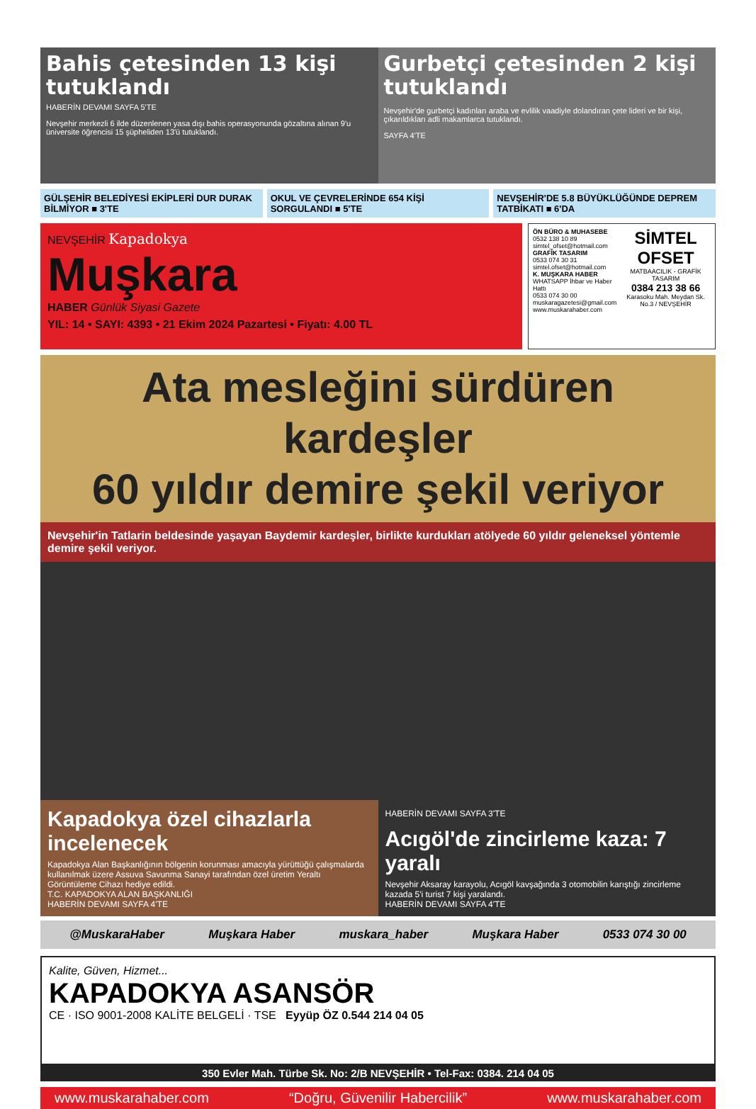Bahis çetesinden 13 kişi tutuklandı
HABERİN DEVAMI SAYFA 5'TE
Nevşehir merkezli 6 ilde düzenlenen yasa dışı bahis operasyonunda gözaltına alınan 9'u üniversite öğrencisi 15 şüpheliden 13'ü tutuklandı.
Gurbetçi çetesinden 2 kişi tutuklandı
Nevşehir'de gurbetçi kadınları araba ve evlilik vaadiyle dolandıran çete lideri ve bir kişi, çıkarıldıkları adli makamlarca tutuklandı.
SAYFA 4'TE
GÜLŞEHİR BELEDİYESİ EKİPLERİ DUR DURAK BİLMİYOR ■ 3'TE
OKUL VE ÇEVRELERİNDE 654 KİŞİ SORGULANDI ■ 5'TE
NEVŞEHİR'DE 5.8 BÜYÜKLÜĞÜNDE DEPREM TATBİKATI ■ 6'DA
NEVŞEHİR Kapadokya
Muşkara
HABER Günlük Siyasi Gazete
YIL: 14 • SAYI: 4393 • 21 Ekim 2024 Pazartesi • Fiyatı: 4.00 TL
ÖN BÜRO & MUHASEBE
0532 138 10 89
simtel_ofset@hotmail.com
GRAFİK TASARIM
0533 074 30 31
simtel.ofset@hotmail.com
K. MUŞKARA HABER
WHATSAPP İhbar ve Haber Hattı
0533 074 30 00
muskaragazetesi@gmail.com
www.muskarahaber.com
SİMTEL OFSET
MATBAACILIK - GRAFİK TASARIM
0384 213 38 66
Karasoku Mah. Meydan Sk. No.3 / NEVŞEHİR
Ata mesleğini sürdüren kardeşler
60 yıldır demire şekil veriyor
Nevşehir'in Tatlarin beldesinde yaşayan Baydemir kardeşler, birlikte kurdukları atölyede 60 yıldır geleneksel yöntemle demire şekil veriyor.
Kapadokya özel cihazlarla incelenecek
Kapadokya Alan Başkanlığının bölgenin korunması amacıyla yürüttüğü çalışmalarda kullanılmak üzere Assuva Savunma Sanayi tarafından özel üretim Yeraltı Görüntüleme Cihazı hediye edildi.
T.C. KAPADOKYA ALAN BAŞKANLIĞI
HABERİN DEVAMI SAYFA 4'TE
HABERİN DEVAMI SAYFA 3'TE
Acıgöl'de zincirleme kaza: 7 yaralı
Nevşehir Aksaray karayolu, Acıgöl kavşağında 3 otomobilin karıştığı zincirleme kazada 5'i turist 7 kişi yaralandı.
HABERİN DEVAMI SAYFA 4'TE
@MuskaraHaber Muşkara Haber muskara_haber Muşkara Haber 0533 074 30 00
Kalite, Güven, Hizmet...
KAPADOKYA ASANSÖR
CE · ISO 9001-2008 KALİTE BELGELİ · TSE Eyyüp ÖZ 0.544 214 04 05
350 Evler Mah. Türbe Sk. No: 2/B NEVŞEHİR • Tel-Fax: 0384. 214 04 05
www.muskarahaber.com “Doğru, Güvenilir Habercilik” www.muskarahaber.com